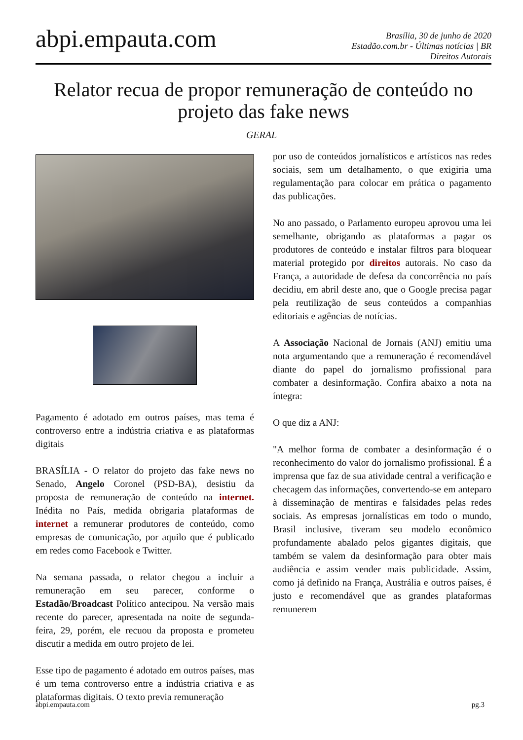abpi.empauta.com
Brasília, 30 de junho de 2020
Estadão.com.br - Últimas notícias | BR
Direitos Autorais
Relator recua de propor remuneração de conteúdo no projeto das fake news
GERAL
Pagamento é adotado em outros países, mas tema é controverso entre a indústria criativa e as plataformas digitais
BRASÍLIA - O relator do projeto das fake news no Senado, Angelo Coronel (PSD-BA), desistiu da proposta de remuneração de conteúdo na internet. Inédita no País, medida obrigaria plataformas de internet a remunerar produtores de conteúdo, como empresas de comunicação, por aquilo que é publicado em redes como Facebook e Twitter.
Na semana passada, o relator chegou a incluir a remuneração em seu parecer, conforme o Estadão/Broadcast Político antecipou. Na versão mais recente do parecer, apresentada na noite de segunda-feira, 29, porém, ele recuou da proposta e prometeu discutir a medida em outro projeto de lei.
Esse tipo de pagamento é adotado em outros países, mas é um tema controverso entre a indústria criativa e as plataformas digitais. O texto previa remuneração
por uso de conteúdos jornalísticos e artísticos nas redes sociais, sem um detalhamento, o que exigiria uma regulamentação para colocar em prática o pagamento das publicações.
No ano passado, o Parlamento europeu aprovou uma lei semelhante, obrigando as plataformas a pagar os produtores de conteúdo e instalar filtros para bloquear material protegido por direitos autorais. No caso da França, a autoridade de defesa da concorrência no país decidiu, em abril deste ano, que o Google precisa pagar pela reutilização de seus conteúdos a companhias editoriais e agências de notícias.
A Associação Nacional de Jornais (ANJ) emitiu uma nota argumentando que a remuneração é recomendável diante do papel do jornalismo profissional para combater a desinformação. Confira abaixo a nota na íntegra:
O que diz a ANJ:
"A melhor forma de combater a desinformação é o reconhecimento do valor do jornalismo profissional. É a imprensa que faz de sua atividade central a verificação e checagem das informações, convertendo-se em anteparo à disseminação de mentiras e falsidades pelas redes sociais. As empresas jornalísticas em todo o mundo, Brasil inclusive, tiveram seu modelo econômico profundamente abalado pelos gigantes digitais, que também se valem da desinformação para obter mais audiência e assim vender mais publicidade. Assim, como já definido na França, Austrália e outros países, é justo e recomendável que as grandes plataformas remunerem
abpi.empauta.com pg.3